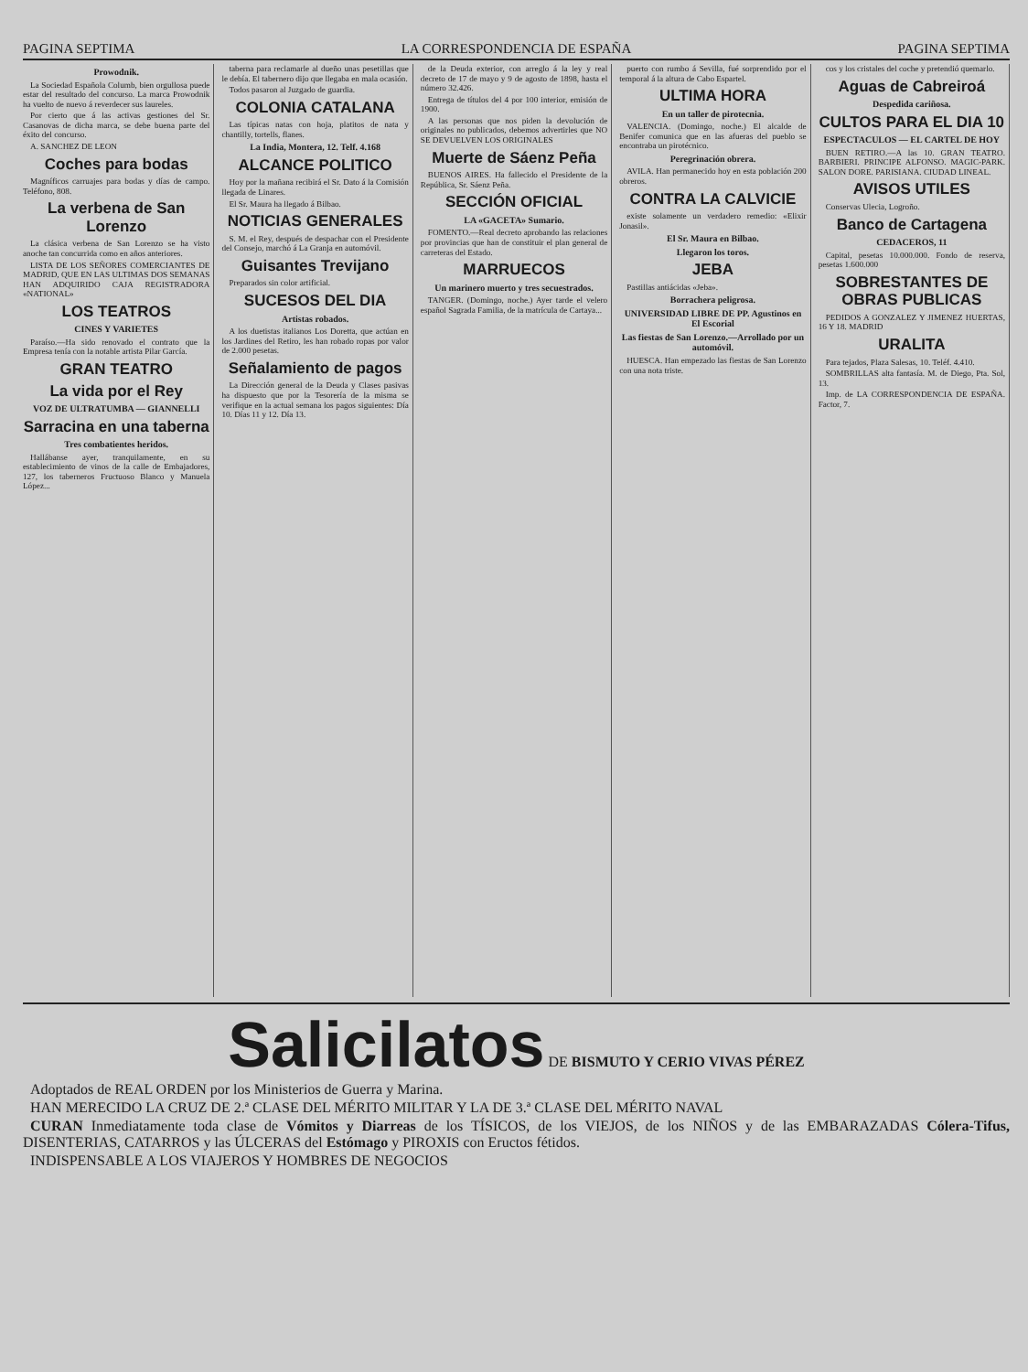PAGINA SEPTIMA LA CORRESPONDENCIA DE ESPAÑA PAGINA SEPTIMA
Prowodnik.
La Sociedad Española Columb, bien orgullosa puede estar del resultado del concurso. La marca Prowodnik ha vuelto de nuevo á reverdecer sus laureles.
Por cierto que á las activas gestiones del Sr. Casanovas de dicha marca, se debe buena parte del éxito del concurso.
A. SANCHEZ DE LEON
Coches para bodas
Magníficos carruajes para bodas y días de campo. Teléfono, 808.
La verbena de San Lorenzo
La clásica verbena de San Lorenzo se ha visto anoche tan concurrida como en años anteriores.
LISTA DE LOS SEÑORES COMERCIANTES DE MADRID, QUE EN LAS ULTIMAS DOS SEMANAS HAN ADQUIRIDO CAJA REGISTRADORA «NATIONAL»
LOS TEATROS
CINES Y VARIETES
Paraíso.—Ha sido renovado el contrato que la Empresa tenía con la notable artista Pilar García.
GRAN TEATRO
La vida por el Rey
VOZ DE ULTRATUMBA — GIANNELLI
Sarracina en una taberna
Tres combatientes heridos.
Hallábanse ayer, tranquilamente, en su establecimiento de vinos de la calle de Embajadores, 127, los taberneros Fructuoso Blanco y Manuela López...
taberna para reclamarle al dueño unas pesetillas que le debía. El tabernero dijo que llegaba en mala ocasión.
Todos pasaron al Juzgado de guardia.
COLONIA CATALANA
Las típicas natas con hoja, platitos de nata y chantilly, tortells, flanes.
La India, Montera, 12. Telf. 4.168
ALCANCE POLITICO
Hoy por la mañana recibirá el Sr. Dato á la Comisión llegada de Linares.
El Sr. Maura ha llegado á Bilbao.
NOTICIAS GENERALES
S. M. el Rey, después de despachar con el Presidente del Consejo, marchó á La Granja en automóvil.
Guisantes Trevijano
Preparados sin color artificial.
SUCESOS DEL DIA
Artistas robados.
A los duetistas italianos Los Doretta, que actúan en los Jardines del Retiro, les han robado ropas por valor de 2.000 pesetas.
Señalamiento de pagos
La Dirección general de la Deuda y Clases pasivas ha dispuesto que por la Tesorería de la misma se verifique en la actual semana los pagos siguientes: Día 10. Días 11 y 12. Día 13.
de la Deuda exterior, con arreglo á la ley y real decreto de 17 de mayo y 9 de agosto de 1898, hasta el número 32.426.
Entrega de títulos del 4 por 100 interior, emisión de 1900.
A las personas que nos piden la devolución de originales no publicados, debemos advertirles que NO SE DEVUELVEN LOS ORIGINALES
Muerte de Sáenz Peña
BUENOS AIRES. Ha fallecido el Presidente de la República, Sr. Sáenz Peña.
SECCIÓN OFICIAL
LA «GACETA» Sumario.
FOMENTO.—Real decreto aprobando las relaciones por provincias que han de constituir el plan general de carreteras del Estado.
MARRUECOS
Un marinero muerto y tres secuestrados.
TANGER. (Domingo, noche.) Ayer tarde el velero español Sagrada Familia, de la matrícula de Cartaya...
puerto con rumbo á Sevilla, fué sorprendido por el temporal á la altura de Cabo Espartel.
ULTIMA HORA
En un taller de pirotecnia.
VALENCIA. (Domingo, noche.) El alcalde de Benifer comunica que en las afueras del pueblo se encontraba un pirotécnico.
Peregrinación obrera.
AVILA. Han permanecido hoy en esta población 200 obreros.
CONTRA LA CALVICIE
existe solamente un verdadero remedio: «Elixir Jonasil».
El Sr. Maura en Bilbao.
Llegaron los toros.
JEBA
Pastillas antiácidas «Jeba».
Borrachera peligrosa.
UNIVERSIDAD LIBRE DE PP. Agustinos en El Escorial
Las fiestas de San Lorenzo.—Arrollado por un automóvil.
HUESCA. Han empezado las fiestas de San Lorenzo con una nota triste.
cos y los cristales del coche y pretendió quemarlo.
Aguas de Cabreiroá
Despedida cariñosa.
CULTOS PARA EL DIA 10
ESPECTACULOS — EL CARTEL DE HOY
BUEN RETIRO.—A las 10. GRAN TEATRO. BARBIERI. PRINCIPE ALFONSO. MAGIC-PARK. SALON DORE. PARISIANA. CIUDAD LINEAL.
AVISOS UTILES
Conservas Ulecia, Logroño.
Banco de Cartagena
CEDACEROS, 11
Capital, pesetas 10.000.000. Fondo de reserva, pesetas 1.600.000
SOBRESTANTES DE OBRAS PUBLICAS
PEDIDOS A GONZALEZ Y JIMENEZ HUERTAS, 16 Y 18. MADRID
URALITA
Para tejados, Plaza Salesas, 10. Teléf. 4.410.
SOMBRILLAS alta fantasía. M. de Diego, Pta. Sol, 13.
Imp. de LA CORRESPONDENCIA DE ESPAÑA. Factor, 7.
Salicilatos DE BISMUTO Y CERIO VIVAS PÉREZ
Adoptados de REAL ORDEN por los Ministerios de Guerra y Marina.
HAN MERECIDO LA CRUZ DE 2.ª CLASE DEL MÉRITO MILITAR Y LA DE 3.ª CLASE DEL MÉRITO NAVAL
CURAN Inmediatamente toda clase de Vómitos y Diarreas de los TÍSICOS, de los VIEJOS, de los NIÑOS y de las EMBARAZADAS Cólera-Tifus, DISENTERIAS, CATARROS y las ÚLCERAS del Estómago y PIROXIS con Eructos fétidos.
INDISPENSABLE A LOS VIAJEROS Y HOMBRES DE NEGOCIOS